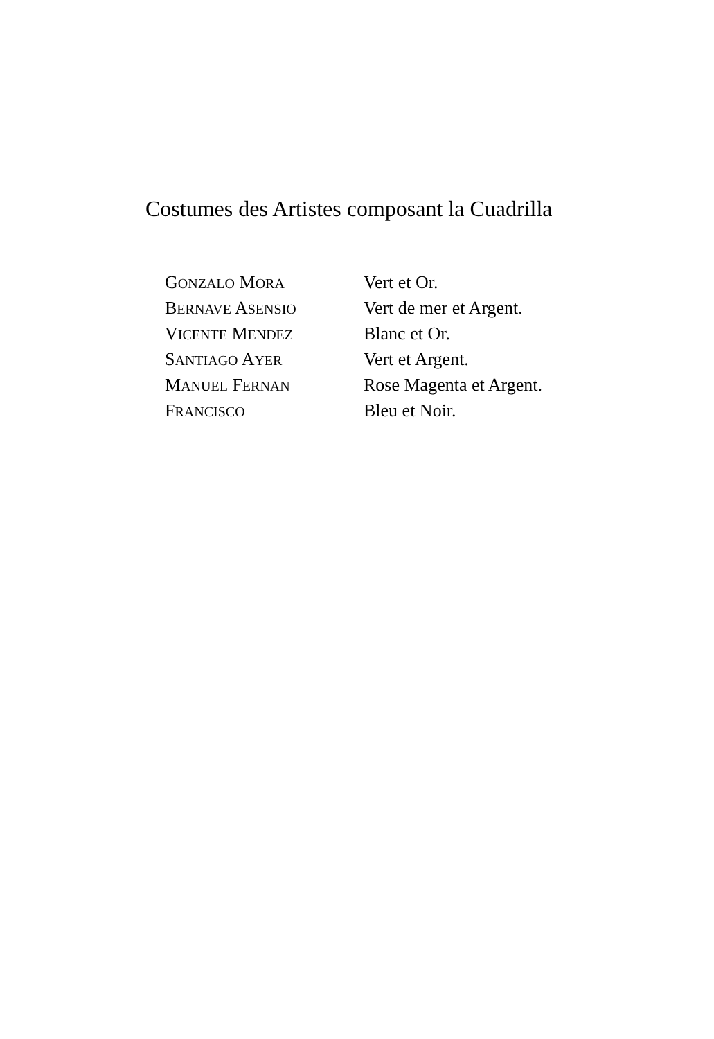Costumes des Artistes composant la Cuadrilla
| G ONZALO M ORA | Vert et Or. |
| B ERNAVE A SENSIO | Vert de mer et Argent. |
| V ICENTE M ENDEZ | Blanc et Or. |
| S ANTIAGO A YER | Vert et Argent. |
| M ANUEL F ERNAN | Rose Magenta et Argent. |
| F RANCISCO | Bleu et Noir. |